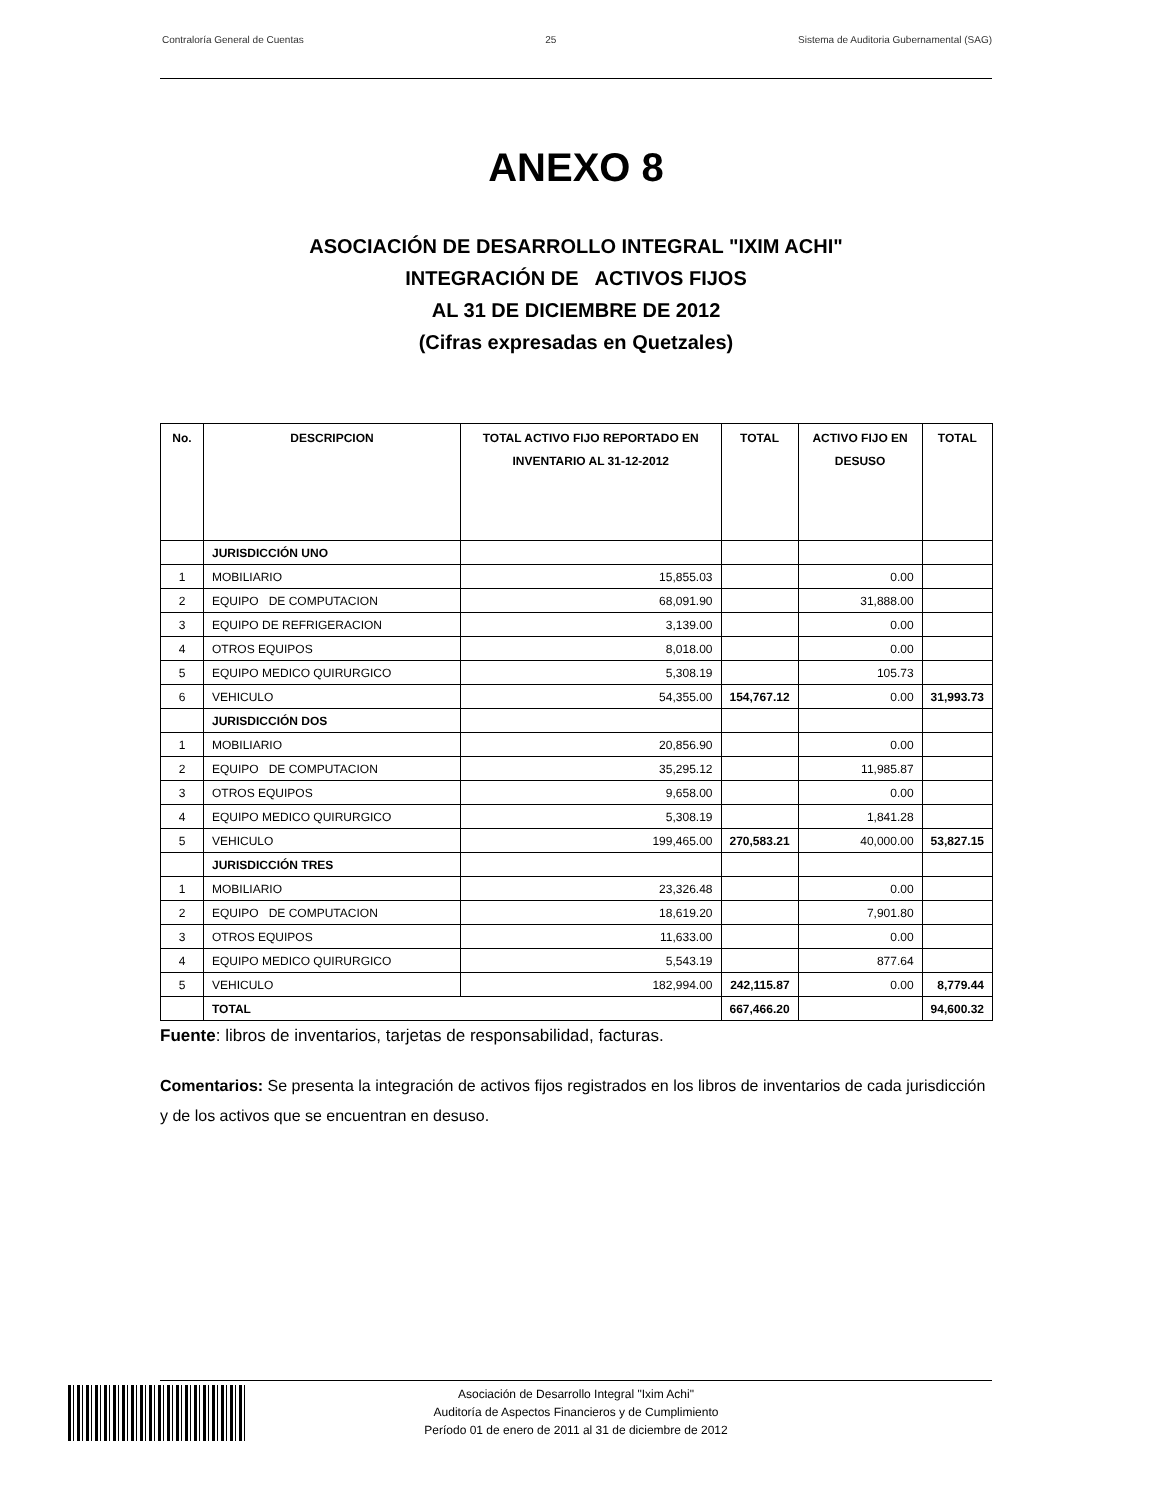Contraloría General de Cuentas 25 Sistema de Auditoria Gubernamental (SAG)
ANEXO 8
ASOCIACIÓN DE DESARROLLO INTEGRAL "IXIM ACHI"
INTEGRACIÓN DE ACTIVOS FIJOS
AL 31 DE DICIEMBRE DE 2012
(Cifras expresadas en Quetzales)
| No. | DESCRIPCION | TOTAL ACTIVO FIJO REPORTADO EN INVENTARIO AL 31-12-2012 | TOTAL | ACTIVO FIJO EN DESUSO | TOTAL |
| --- | --- | --- | --- | --- | --- |
| | JURISDICCIÓN UNO | | | | |
| 1 | MOBILIARIO | 15,855.03 | | 0.00 | |
| 2 | EQUIPO DE COMPUTACION | 68,091.90 | | 31,888.00 | |
| 3 | EQUIPO DE REFRIGERACION | 3,139.00 | | 0.00 | |
| 4 | OTROS EQUIPOS | 8,018.00 | | 0.00 | |
| 5 | EQUIPO MEDICO QUIRURGICO | 5,308.19 | | 105.73 | |
| 6 | VEHICULO | 54,355.00 | 154,767.12 | 0.00 | 31,993.73 |
| | JURISDICCIÓN DOS | | | | |
| 1 | MOBILIARIO | 20,856.90 | | 0.00 | |
| 2 | EQUIPO DE COMPUTACION | 35,295.12 | | 11,985.87 | |
| 3 | OTROS EQUIPOS | 9,658.00 | | 0.00 | |
| 4 | EQUIPO MEDICO QUIRURGICO | 5,308.19 | | 1,841.28 | |
| 5 | VEHICULO | 199,465.00 | 270,583.21 | 40,000.00 | 53,827.15 |
| | JURISDICCIÓN TRES | | | | |
| 1 | MOBILIARIO | 23,326.48 | | 0.00 | |
| 2 | EQUIPO DE COMPUTACION | 18,619.20 | | 7,901.80 | |
| 3 | OTROS EQUIPOS | 11,633.00 | | 0.00 | |
| 4 | EQUIPO MEDICO QUIRURGICO | 5,543.19 | | 877.64 | |
| 5 | VEHICULO | 182,994.00 | 242,115.87 | 0.00 | 8,779.44 |
| | TOTAL | | 667,466.20 | | 94,600.32 |
Fuente: libros de inventarios, tarjetas de responsabilidad, facturas.
Comentarios: Se presenta la integración de activos fijos registrados en los libros de inventarios de cada jurisdicción y de los activos que se encuentran en desuso.
Asociación de Desarrollo Integral "Ixim Achi"
Auditoría de Aspectos Financieros y de Cumplimiento
Período 01 de enero de 2011 al 31 de diciembre de 2012